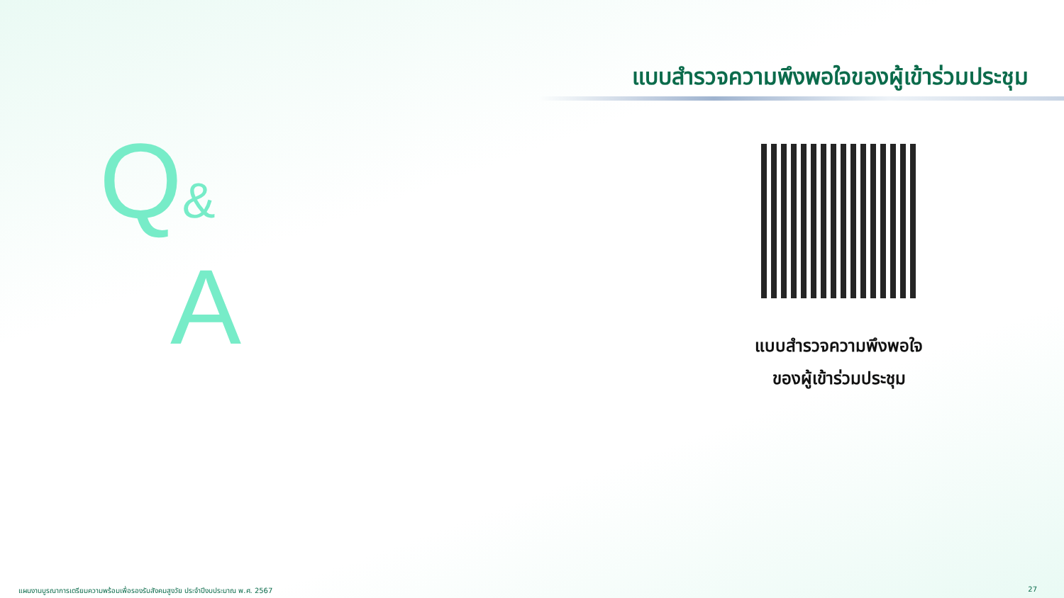แบบสำรวจความพึงพอใจของผู้เข้าร่วมประชุม
Q&
A
แบบสำรวจความพึงพอใจ
ของผู้เข้าร่วมประชุม
แผนงานบูรณาการเตรียมความพร้อมเพื่อรองรับสังคมสูงวัย ประจำปีงบประมาณ พ.ศ. 2567
27